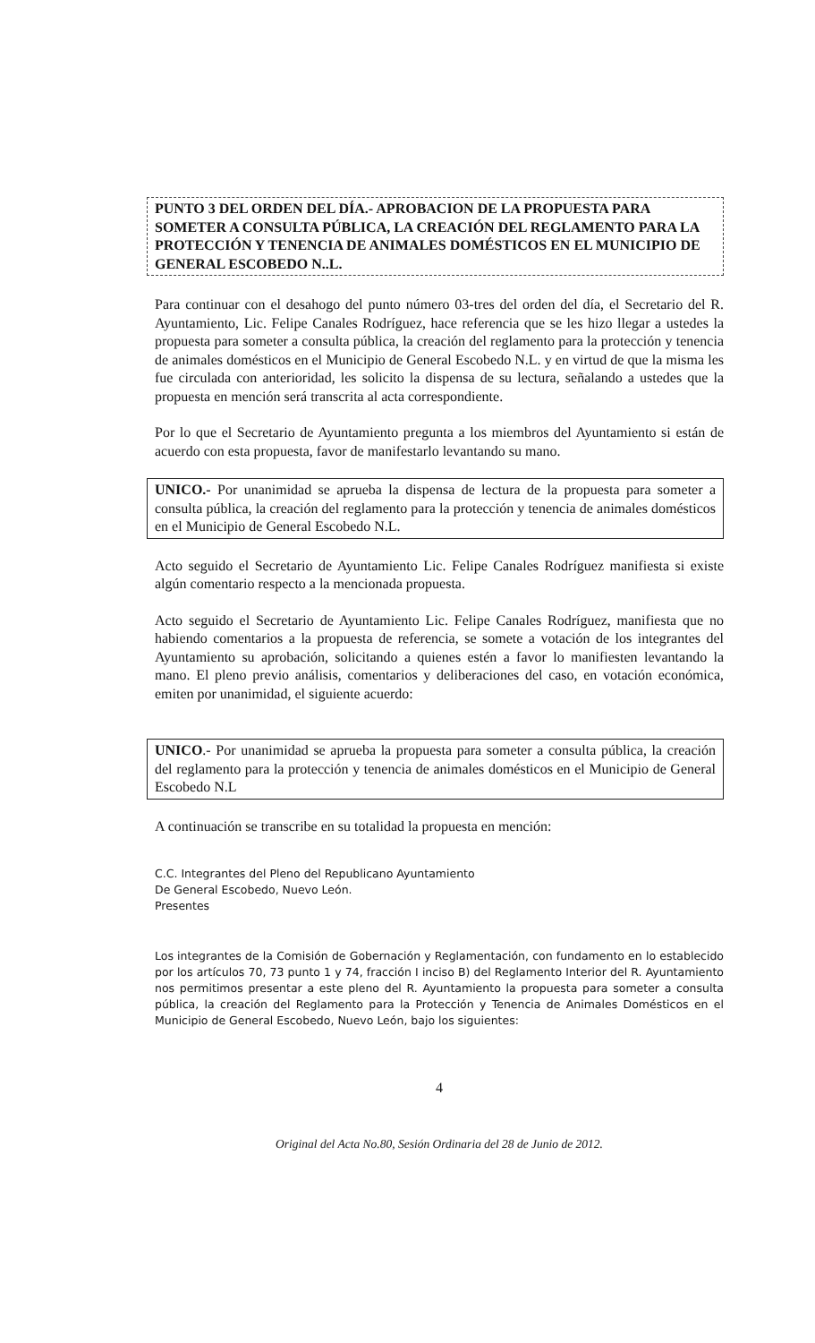PUNTO 3 DEL ORDEN DEL DÍA.- APROBACION DE LA PROPUESTA PARA SOMETER A CONSULTA PÚBLICA, LA CREACIÓN DEL REGLAMENTO PARA LA PROTECCIÓN Y TENENCIA DE ANIMALES DOMÉSTICOS EN EL MUNICIPIO DE GENERAL ESCOBEDO N..L.
Para continuar con el desahogo del punto número 03-tres del orden del día, el Secretario del R. Ayuntamiento, Lic. Felipe Canales Rodríguez, hace referencia que se les hizo llegar a ustedes la propuesta para someter a consulta pública, la creación del reglamento para la protección y tenencia de animales domésticos en el Municipio de General Escobedo N.L. y en virtud de que la misma les fue circulada con anterioridad, les solicito la dispensa de su lectura, señalando a ustedes que la propuesta en mención será transcrita al acta correspondiente.
Por lo que el Secretario de Ayuntamiento pregunta a los miembros del Ayuntamiento si están de acuerdo con esta propuesta, favor de manifestarlo levantando su mano.
UNICO.- Por unanimidad se aprueba la dispensa de lectura de la propuesta para someter a consulta pública, la creación del reglamento para la protección y tenencia de animales domésticos en el Municipio de General Escobedo N.L.
Acto seguido el Secretario de Ayuntamiento Lic. Felipe Canales Rodríguez manifiesta si existe algún comentario respecto a la mencionada propuesta.
Acto seguido el Secretario de Ayuntamiento Lic. Felipe Canales Rodríguez, manifiesta que no habiendo comentarios a la propuesta de referencia, se somete a votación de los integrantes del Ayuntamiento su aprobación, solicitando a quienes estén a favor lo manifiesten levantando la mano. El pleno previo análisis, comentarios y deliberaciones del caso, en votación económica, emiten por unanimidad, el siguiente acuerdo:
UNICO.- Por unanimidad se aprueba la propuesta para someter a consulta pública, la creación del reglamento para la protección y tenencia de animales domésticos en el Municipio de General Escobedo N.L
A continuación se transcribe en su totalidad la propuesta en mención:
C.C. Integrantes del Pleno del Republicano Ayuntamiento
De General Escobedo, Nuevo León.
Presentes
Los integrantes de la Comisión de Gobernación y Reglamentación, con fundamento en lo establecido por los artículos 70, 73 punto 1 y 74, fracción I inciso B) del Reglamento Interior del R. Ayuntamiento nos permitimos presentar a este pleno del R. Ayuntamiento la propuesta para someter a consulta pública, la creación del Reglamento para la Protección y Tenencia de Animales Domésticos en el Municipio de General Escobedo, Nuevo León, bajo los siguientes:
4
Original del Acta No.80, Sesión Ordinaria del 28 de Junio de 2012.